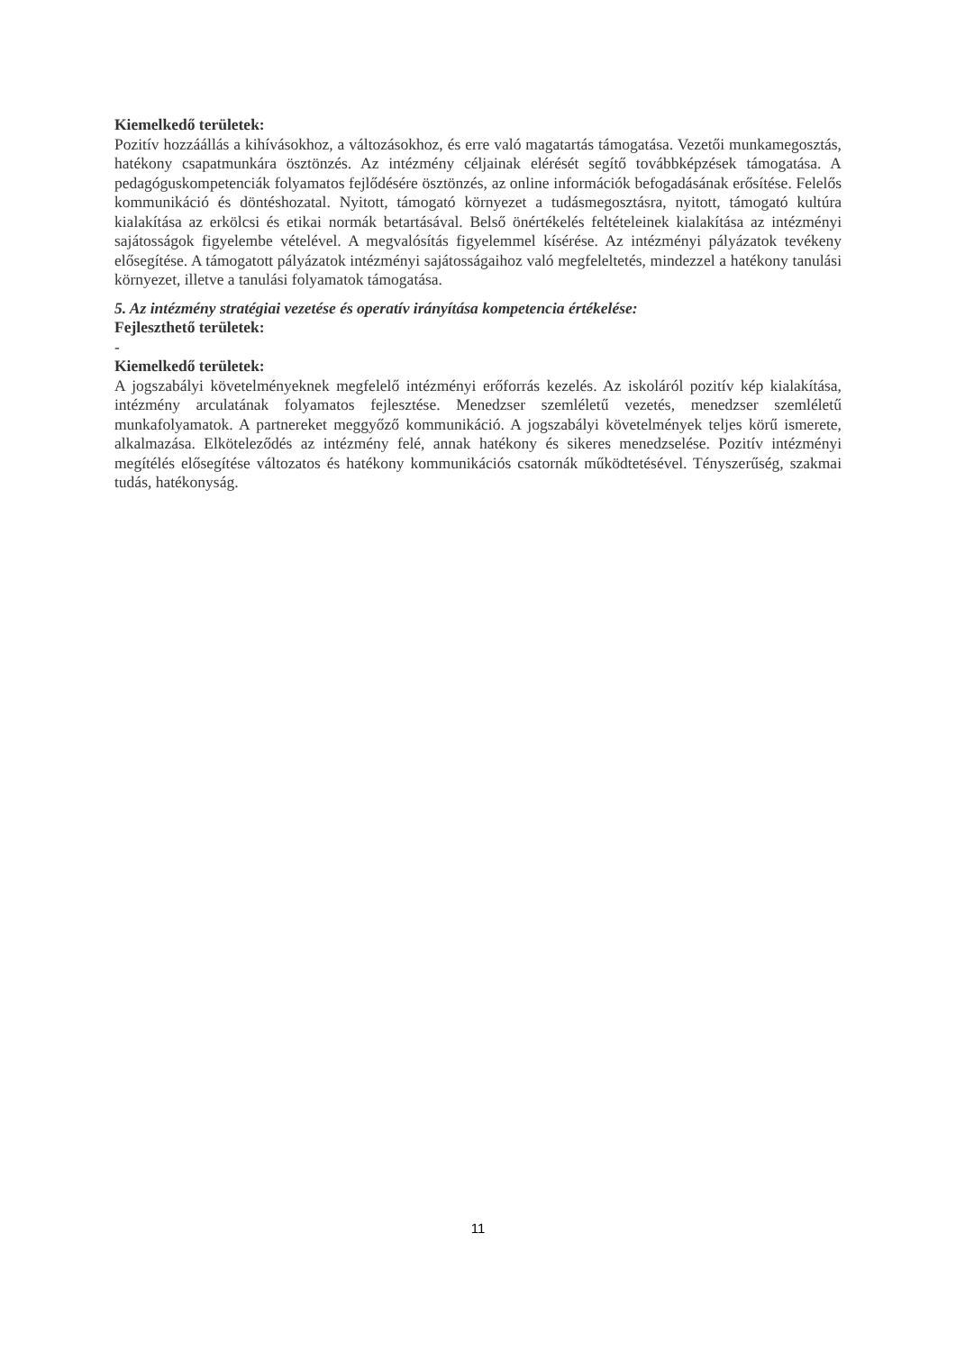Kiemelkedő területek:
Pozitív hozzáállás a kihívásokhoz, a változásokhoz, és erre való magatartás támogatása. Vezetői munkamegosztás, hatékony csapatmunkára ösztönzés. Az intézmény céljainak elérését segítő továbbképzések támogatása. A pedagóguskompetenciák folyamatos fejlődésére ösztönzés, az online információk befogadásának erősítése. Felelős kommunikáció és döntéshozatal. Nyitott, támogató környezet a tudásmegosztásra, nyitott, támogató kultúra kialakítása az erkölcsi és etikai normák betartásával. Belső önértékelés feltételeinek kialakítása az intézményi sajátosságok figyelembe vételével. A megvalósítás figyelemmel kísérése. Az intézményi pályázatok tevékeny elősegítése. A támogatott pályázatok intézményi sajátosságaihoz való megfeleltetés, mindezzel a hatékony tanulási környezet, illetve a tanulási folyamatok támogatása.
5. Az intézmény stratégiai vezetése és operatív irányítása kompetencia értékelése:
Fejleszthető területek:
-
Kiemelkedő területek:
A jogszabályi követelményeknek megfelelő intézményi erőforrás kezelés. Az iskoláról pozitív kép kialakítása, intézmény arculatának folyamatos fejlesztése. Menedzser szemléletű vezetés, menedzser szemléletű munkafolyamatok. A partnereket meggyőző kommunikáció. A jogszabályi követelmények teljes körű ismerete, alkalmazása. Elköteleződés az intézmény felé, annak hatékony és sikeres menedzselése. Pozitív intézményi megítélés elősegítése változatos és hatékony kommunikációs csatornák működtetésével. Tényszerűség, szakmai tudás, hatékonyság.
11